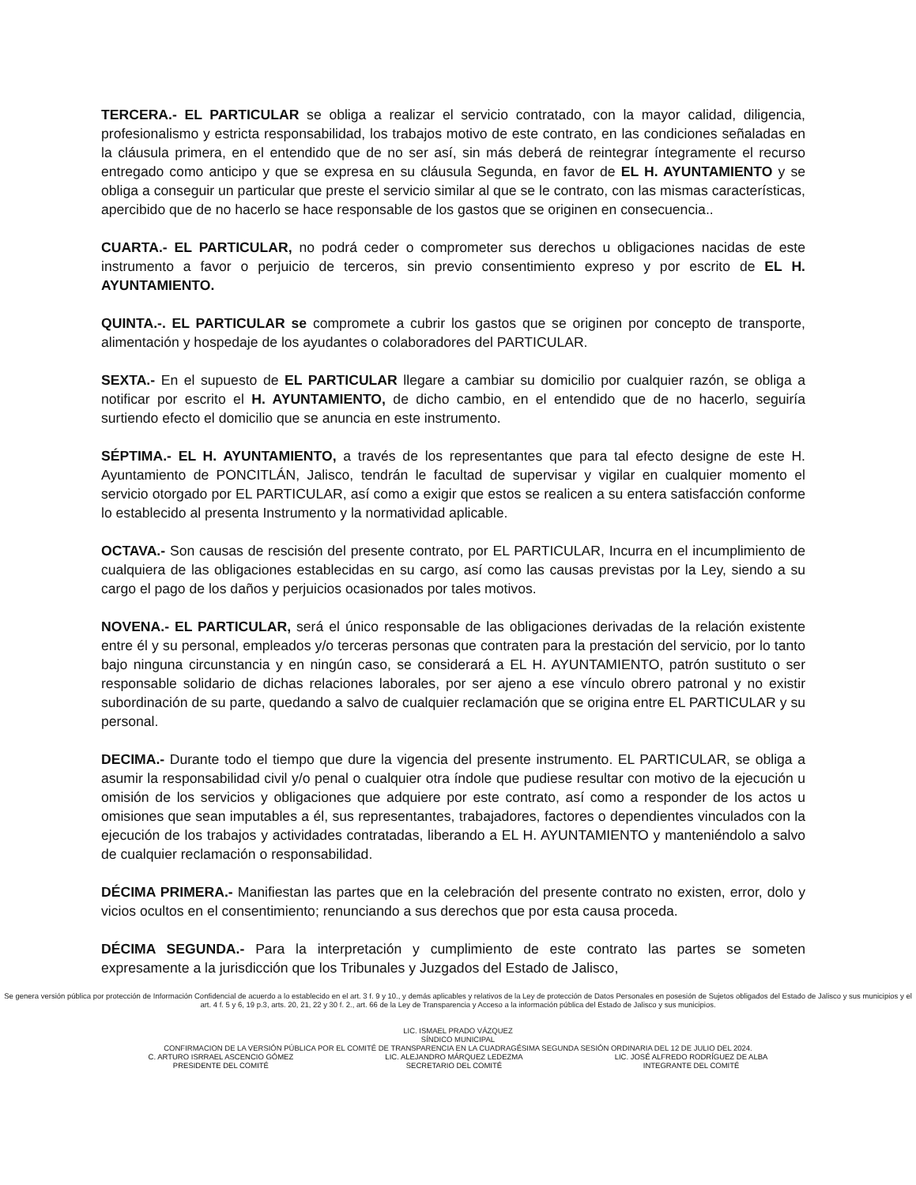TERCERA.- EL PARTICULAR se obliga a realizar el servicio contratado, con la mayor calidad, diligencia, profesionalismo y estricta responsabilidad, los trabajos motivo de este contrato, en las condiciones señaladas en la cláusula primera, en el entendido que de no ser así, sin más deberá de reintegrar íntegramente el recurso entregado como anticipo y que se expresa en su cláusula Segunda, en favor de EL H. AYUNTAMIENTO y se obliga a conseguir un particular que preste el servicio similar al que se le contrato, con las mismas características, apercibido que de no hacerlo se hace responsable de los gastos que se originen en consecuencia..
CUARTA.- EL PARTICULAR, no podrá ceder o comprometer sus derechos u obligaciones nacidas de este instrumento a favor o perjuicio de terceros, sin previo consentimiento expreso y por escrito de EL H. AYUNTAMIENTO.
QUINTA.-. EL PARTICULAR se compromete a cubrir los gastos que se originen por concepto de transporte, alimentación y hospedaje de los ayudantes o colaboradores del PARTICULAR.
SEXTA.- En el supuesto de EL PARTICULAR llegare a cambiar su domicilio por cualquier razón, se obliga a notificar por escrito el H. AYUNTAMIENTO, de dicho cambio, en el entendido que de no hacerlo, seguiría surtiendo efecto el domicilio que se anuncia en este instrumento.
SÉPTIMA.- EL H. AYUNTAMIENTO, a través de los representantes que para tal efecto designe de este H. Ayuntamiento de PONCITLÁN, Jalisco, tendrán le facultad de supervisar y vigilar en cualquier momento el servicio otorgado por EL PARTICULAR, así como a exigir que estos se realicen a su entera satisfacción conforme lo establecido al presenta Instrumento y la normatividad aplicable.
OCTAVA.- Son causas de rescisión del presente contrato, por EL PARTICULAR, Incurra en el incumplimiento de cualquiera de las obligaciones establecidas en su cargo, así como las causas previstas por la Ley, siendo a su cargo el pago de los daños y perjuicios ocasionados por tales motivos.
NOVENA.- EL PARTICULAR, será el único responsable de las obligaciones derivadas de la relación existente entre él y su personal, empleados y/o terceras personas que contraten para la prestación del servicio, por lo tanto bajo ninguna circunstancia y en ningún caso, se considerará a EL H. AYUNTAMIENTO, patrón sustituto o ser responsable solidario de dichas relaciones laborales, por ser ajeno a ese vínculo obrero patronal y no existir subordinación de su parte, quedando a salvo de cualquier reclamación que se origina entre EL PARTICULAR y su personal.
DECIMA.- Durante todo el tiempo que dure la vigencia del presente instrumento. EL PARTICULAR, se obliga a asumir la responsabilidad civil y/o penal o cualquier otra índole que pudiese resultar con motivo de la ejecución u omisión de los servicios y obligaciones que adquiere por este contrato, así como a responder de los actos u omisiones que sean imputables a él, sus representantes, trabajadores, factores o dependientes vinculados con la ejecución de los trabajos y actividades contratadas, liberando a EL H. AYUNTAMIENTO y manteniéndolo a salvo de cualquier reclamación o responsabilidad.
DÉCIMA PRIMERA.- Manifiestan las partes que en la celebración del presente contrato no existen, error, dolo y vicios ocultos en el consentimiento; renunciando a sus derechos que por esta causa proceda.
DÉCIMA SEGUNDA.- Para la interpretación y cumplimiento de este contrato las partes se someten expresamente a la jurisdicción que los Tribunales y Juzgados del Estado de Jalisco,
Se genera versión pública por protección de Información Confidencial de acuerdo a lo establecido en el art. 3 f. 9 y 10., y demás aplicables y relativos de la Ley de protección de Datos Personales en posesión de Sujetos obligados del Estado de Jalisco y sus municipios y el art. 4 f. 5 y 6, 19 p.3, arts. 20, 21, 22 y 30 f. 2., art. 66 de la Ley de Transparencia y Acceso a la información pública del Estado de Jalisco y sus municipios.
LIC. ISMAEL PRADO VÁZQUEZ
SÍNDICO MUNICIPAL
CONFIRMACION DE LA VERSIÓN PÚBLICA POR EL COMITÉ DE TRANSPARENCIA EN LA CUADRAGÉSIMA SEGUNDA SESIÓN ORDINARIA DEL 12 DE JULIO DEL 2024.
C. ARTURO ISRRAEL ASCENCIO GÓMEZ
PRESIDENTE DEL COMITÉ
LIC. ALEJANDRO MÁRQUEZ LEDEZMA
SECRETARIO DEL COMITÉ
LIC. JOSÉ ALFREDO RODRÍGUEZ DE ALBA
INTEGRANTE DEL COMITÉ